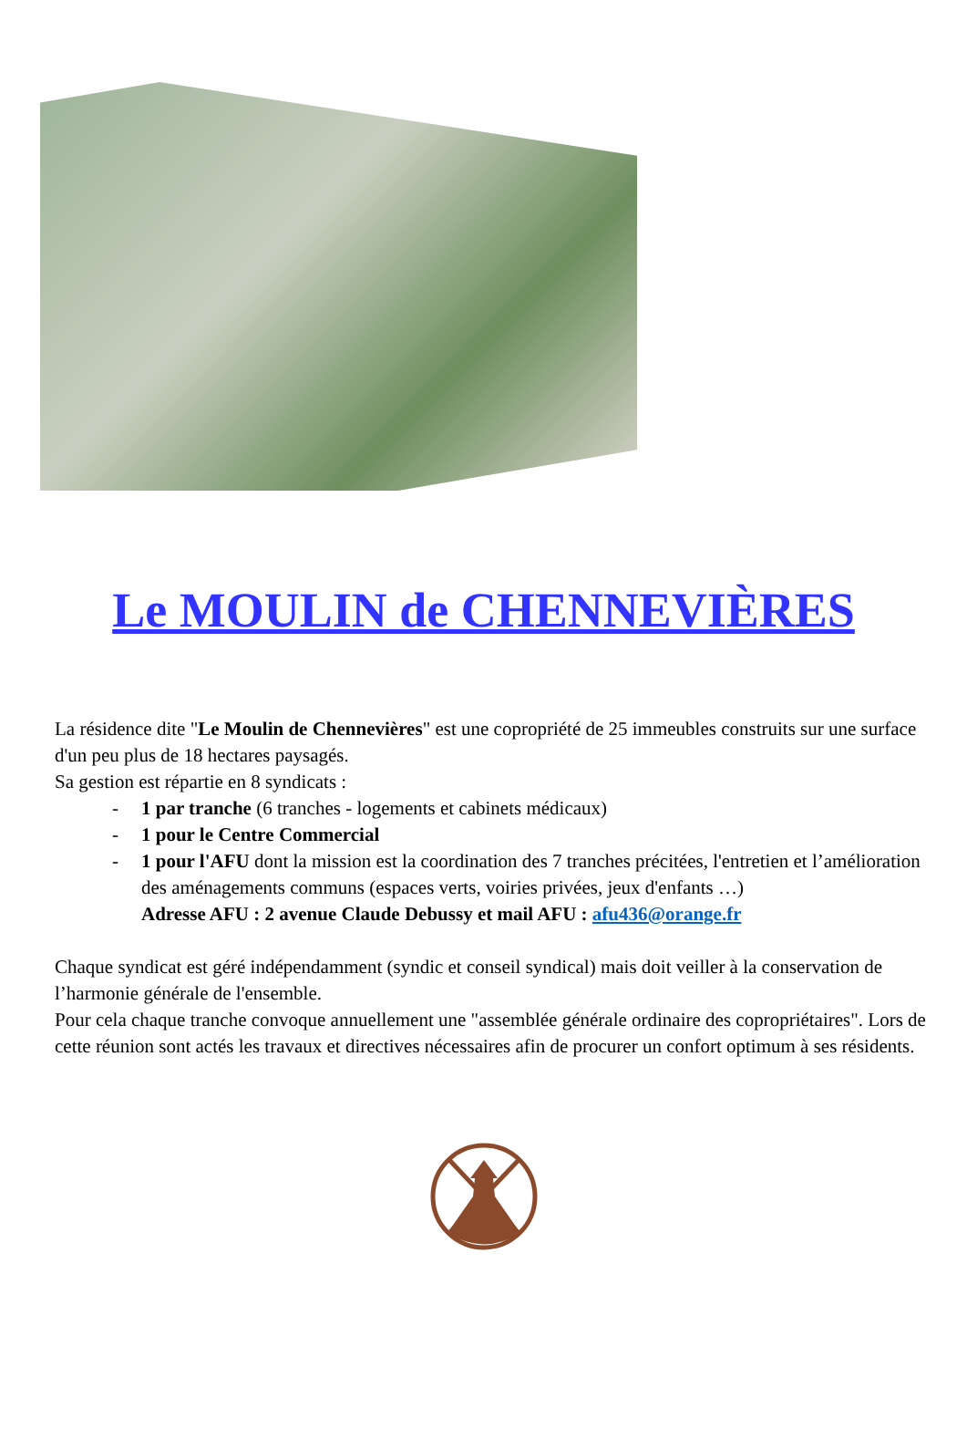Le MOULIN de CHENNEVIÈRES
La résidence dite "Le Moulin de Chennevières" est une copropriété de 25 immeubles construits sur une surface d'un peu plus de 18 hectares paysagés.
Sa gestion est répartie en 8 syndicats :
- 1 par tranche (6 tranches - logements et cabinets médicaux)
- 1 pour le Centre Commercial
- 1 pour l'AFU dont la mission est la coordination des 7 tranches précitées, l'entretien et l’amélioration des aménagements communs (espaces verts, voiries privées, jeux d'enfants …)
Adresse AFU : 2 avenue Claude Debussy et mail AFU : afu436@orange.fr
Chaque syndicat est géré indépendamment (syndic et conseil syndical) mais doit veiller à la conservation de l’harmonie générale de l'ensemble.
Pour cela chaque tranche convoque annuellement une "assemblée générale ordinaire des copropriétaires". Lors de cette réunion sont actés les travaux et directives nécessaires afin de procurer un confort optimum à ses résidents.